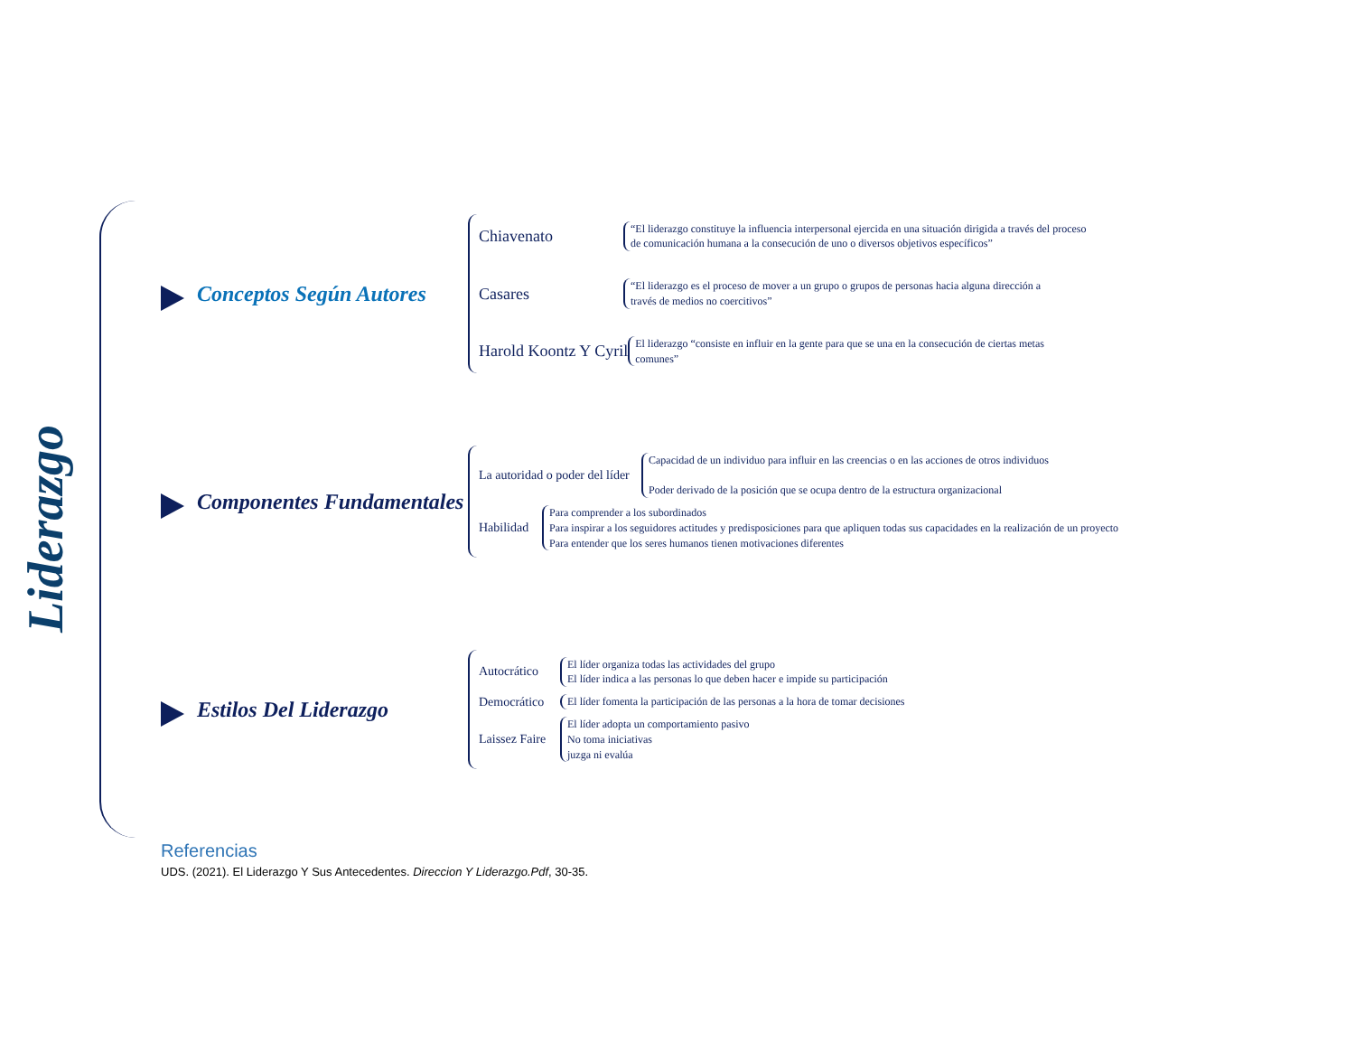Liderazgo
Conceptos Según Autores
Chiavenato
“El liderazgo constituye la influencia interpersonal ejercida en una situación dirigida a través del proceso
de comunicación humana a la consecución de uno o diversos objetivos específicos”
Casares
“El liderazgo es el proceso de mover a un grupo o grupos de personas hacia alguna dirección a
través de medios no coercitivos”
Harold Koontz Y Cyril
El liderazgo “consiste en influir en la gente para que se una en la consecución de ciertas metas
comunes”
Componentes Fundamentales
La autoridad o poder del líder
Capacidad de un individuo para influir en las creencias o en las acciones de otros individuos
Poder derivado de la posición que se ocupa dentro de la estructura organizacional
Habilidad
Para comprender a los subordinados
Para inspirar a los seguidores actitudes y predisposiciones para que apliquen todas sus capacidades en la realización de un proyecto
Para entender que los seres humanos tienen motivaciones diferentes
Estilos Del Liderazgo
Autocrático
El líder organiza todas las actividades del grupo
El líder indica a las personas lo que deben hacer e impide su participación
Democrático
El líder fomenta la participación de las personas a la hora de tomar decisiones
Laissez Faire
El líder adopta un comportamiento pasivo
No toma iniciativas
juzga ni evalúa
Referencias
UDS. (2021). El Liderazgo Y Sus Antecedentes. Direccion Y Liderazgo.Pdf, 30-35.